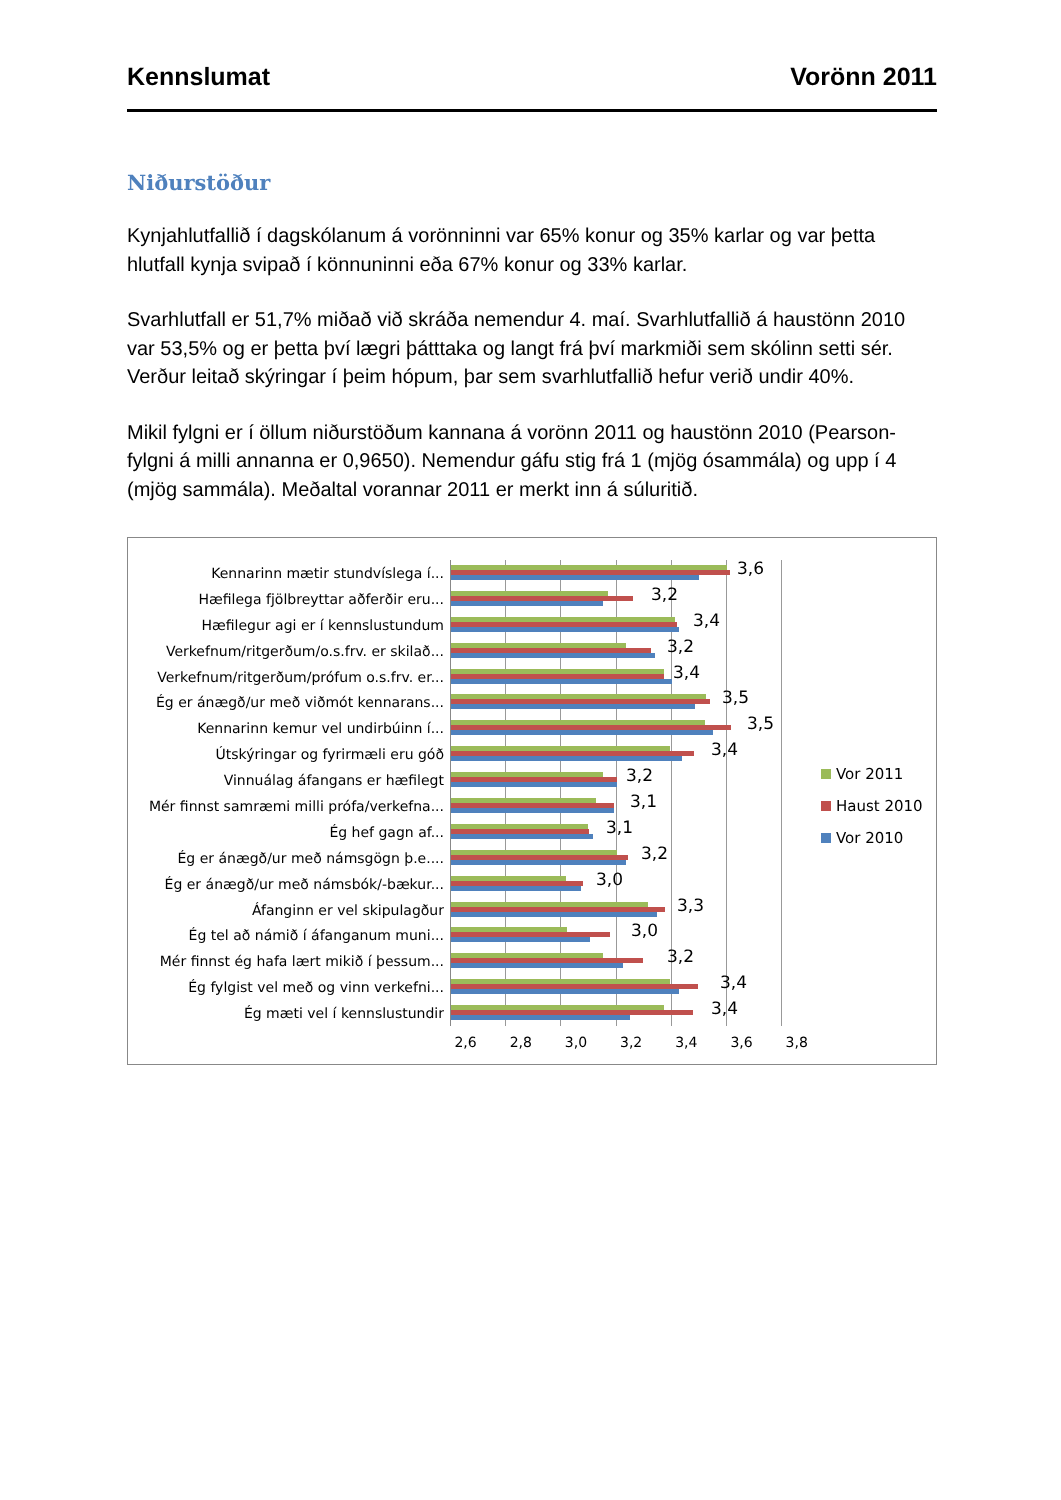Kennslumat Vorönn 2011
Niðurstöður
Kynjahlutfallið í dagskólanum á vorönninni var 65% konur og 35% karlar og var þetta hlutfall kynja svipað í könnuninni eða 67% konur og 33% karlar.
Svarhlutfall er 51,7% miðað við skráða nemendur 4. maí. Svarhlutfallið á haustönn 2010 var 53,5% og er þetta því lægri þátttaka og langt frá því markmiði sem skólinn setti sér. Verður leitað skýringar í þeim hópum, þar sem svarhlutfallið hefur verið undir 40%.
Mikil fylgni er í öllum niðurstöðum kannana á vorönn 2011 og haustönn 2010 (Pearson-fylgni á milli annanna er 0,9650). Nemendur gáfu stig frá 1 (mjög ósammála) og upp í 4 (mjög sammála). Meðaltal vorannar 2011 er merkt inn á súluritið.
Kennarinn mætir stundvíslega í...
3,6
Hæfilega fjölbreyttar aðferðir eru...
3,2
Hæfilegur agi er í kennslustundum
3,4
Verkefnum/ritgerðum/o.s.frv. er skilað...
3,2
Verkefnum/ritgerðum/prófum o.s.frv. er...
3,4
Ég er ánægð/ur með viðmót kennarans...
3,5
Kennarinn kemur vel undirbúinn í...
3,5
Útskýringar og fyrirmæli eru góð
3,4
Vinnuálag áfangans er hæfilegt
3,2
Mér finnst samræmi milli prófa/verkefna...
3,1
Ég hef gagn af...
3,1
Ég er ánægð/ur með námsgögn þ.e....
3,2
Ég er ánægð/ur með námsbók/-bækur...
3,0
Áfanginn er vel skipulagður
3,3
Ég tel að námið í áfanganum muni...
3,0
Mér finnst ég hafa lært mikið í þessum...
3,2
Ég fylgist vel með og vinn verkefni...
3,4
Ég mæti vel í kennslustundir
3,4
2,6 2,8 3,0 3,2 3,4 3,6 3,8
Vor 2011
Haust 2010
Vor 2010